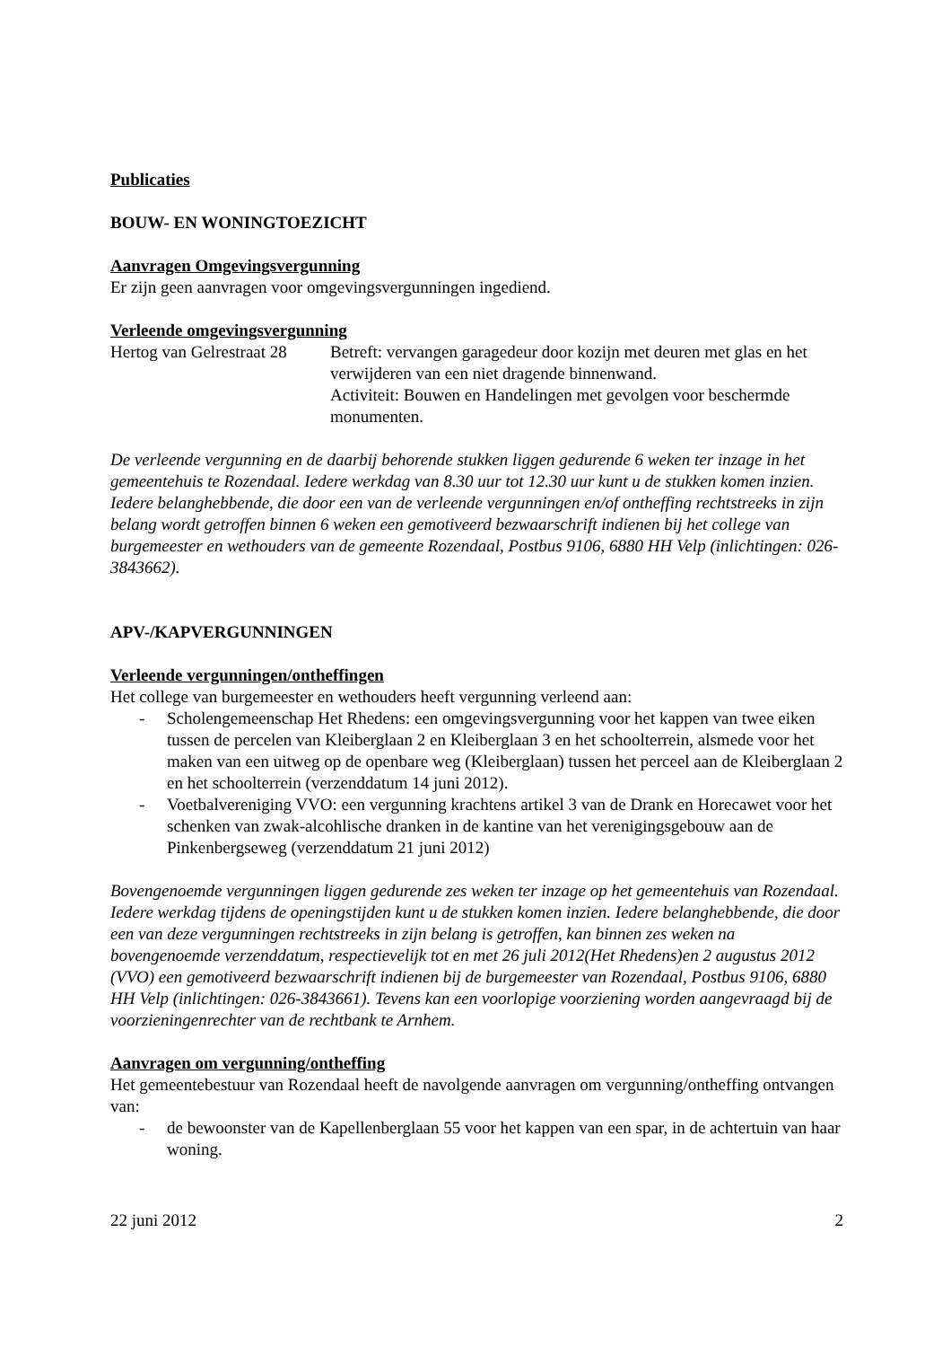Publicaties
BOUW- EN WONINGTOEZICHT
Aanvragen Omgevingsvergunning
Er zijn geen aanvragen voor omgevingsvergunningen ingediend.
Verleende omgevingsvergunning
Hertog van Gelrestraat 28
Betreft: vervangen garagedeur door kozijn met deuren met glas en het verwijderen van een niet dragende binnenwand.
Activiteit: Bouwen en Handelingen met gevolgen voor beschermde monumenten.
De verleende vergunning en de daarbij behorende stukken liggen gedurende 6 weken ter inzage in het gemeentehuis te Rozendaal. Iedere werkdag van 8.30 uur tot 12.30 uur kunt u de stukken komen inzien. Iedere belanghebbende, die door een van de verleende vergunningen en/of ontheffing rechtstreeks in zijn belang wordt getroffen binnen 6 weken een gemotiveerd bezwaarschrift indienen bij het college van burgemeester en wethouders van de gemeente Rozendaal, Postbus 9106, 6880 HH Velp (inlichtingen: 026-3843662).
APV-/KAPVERGUNNINGEN
Verleende vergunningen/ontheffingen
Het college van burgemeester en wethouders heeft vergunning verleend aan:
- Scholengemeenschap Het Rhedens: een omgevingsvergunning voor het kappen van twee eiken tussen de percelen van Kleiberglaan 2 en Kleiberglaan 3 en het schoolterrein, alsmede voor het maken van een uitweg op de openbare weg (Kleiberglaan) tussen het perceel aan de Kleiberglaan 2 en het schoolterrein (verzenddatum 14 juni 2012).
- Voetbalvereniging VVO: een vergunning krachtens artikel 3 van de Drank en Horecawet voor het schenken van zwak-alcohlische dranken in de kantine van het verenigingsgebouw aan de Pinkenbergseweg (verzenddatum 21 juni 2012)
Bovengenoemde vergunningen liggen gedurende zes weken ter inzage op het gemeentehuis van Rozendaal. Iedere werkdag tijdens de openingstijden kunt u de stukken komen inzien. Iedere belanghebbende, die door een van deze vergunningen rechtstreeks in zijn belang is getroffen, kan binnen zes weken na bovengenoemde verzenddatum, respectievelijk tot en met 26 juli 2012(Het Rhedens)en 2 augustus 2012 (VVO) een gemotiveerd bezwaarschrift indienen bij de burgemeester van Rozendaal, Postbus 9106, 6880 HH Velp (inlichtingen: 026-3843661). Tevens kan een voorlopige voorziening worden aangevraagd bij de voorzieningenrechter van de rechtbank te Arnhem.
Aanvragen om vergunning/ontheffing
Het gemeentebestuur van Rozendaal heeft de navolgende aanvragen om vergunning/ontheffing ontvangen van:
- de bewoonster van de Kapellenberglaan 55 voor het kappen van een spar, in de achtertuin van haar woning.
22 juni 2012 2